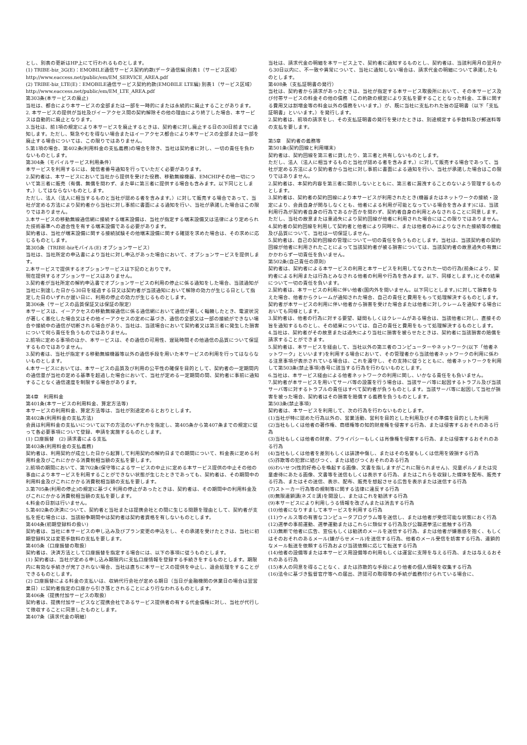とし、別表の更新はHP上にて行われるものとします。
(1) TRIBE-biz_3G(E)：EMOBILE通信サービス契約約款(データ通信編)別表1（サービス区域）
http://www.eaccess.net/public/em/EM_SERVICE_AREA.pdf
(2) TRIBE-biz_LTE(E)：EMOBILE通信サービス契約約款(EMOBILE LTE編) 別表1（サービス区域）http://www.eaccess.net/public/em/EM_LTE_AREA.pdf
第303条(本サービスの廃止)
当社は、都合により本サービスの全部または一部を一時的にまたは永続的に廃止することがあります。
2. 本サービスの提供が当社及びイーアクセス間の契約解除その他の理由により終了した場合、本サービスは自動的に廃止となります。
3.当社は、前1項の規定により本サービスを廃止するときは、契約者に対し廃止する日の30日前までに通知します。ただし、緊急やむを得ない場合またはイーアクセス都合により本サービスの全部または一部を廃止する場合については、この限りではありません。
5.第1項の場合、第402条(利用料金の支払義務)の場合を除き、当社は契約者に対し、一切の責任を負わないものとします。
第304条（モバイルサービス利用条件）
本サービスを利用するには、発信者番号通知を行っていただく必要があります。
2.契約者は、本サービスにおいて当社から提供を受けた役務、移動無線機器、EMCHIPその他一切について第三者に販売（有償、無償を問わず、また単に第三者に提供する場合も含みます。以下同じとします。）してはならないものとします。
ただし、法人（法人に相当するものと当社が認める者を含みます。）に対して販売する場合であって、当社が定める方法により契約者から当社に対し事前に書面による通知を行い、当社が承諾した場合はこの限りではありません。
3.本サービスの移動無線通信網に接続する端末設備は、当社が指定する端末設備又は法律により定められた技術基準への適合性を有する端末設備である必要があります。
契約者は、当社が端末設備に関する接続試験その他端末設備に関する確認を求めた場合は、その求めに応じるものとします。
第305条（TRIBE-bizモバイル(E) オプションサービス）
当社は、当社所定の申込書により当社に対し申込があった場合において、オプションサービスを提供します。
2.本サービスで提供するオプションサービスは下記のとおりです。
現在提供するオプションサービスはありません。
3.契約者が当社所定の解約申込書でオプションサービスの利用の停止に係る通知をした場合、当該通知が当社に到達した日から30日を経過する日又は契約者が当該通知において解除の効力が生じる日として指定した日のいずれか遅い日に、利用の停止の効力が生じるものとします。
第306条（サービスの品質保証又は保証の限定）
本サービスは、イーアクセスの移動無線通信に係る通信網において通信が著しく輻輳したとき、電波状況が著しく悪化した場合又はその他イーアクセスの定めに基づき、通信の全部又は一部の接続ができない場合や接続中の通信が切断される場合があり、当社は、当該場合において契約者又は第三者に発生した損害について何ら責任を負うものではありません。
2.前項に定める事項のほか、本サービスは、その通信の可用性、遅延時間その他通信の品質について保証するものではありません。
3.契約者は、当社が指定する移動無線機器等以外の通信手段を用いた本サービスの利用を行ってはならないものとします。
4.本サービスにおいては、本サービスの品質及び利用の公平性の確保を目的として、契約者の一定期間内の通信量が当社の定める基準を超過した場合において、当社が定める一定期間の間、契約者に事前に通知することなく通信速度を制限する場合があります。
第4章　利用料金
第401条(本サービスの利用料金、算定方法等)
本サービスの利用料金、算定方法等は、当社が別途定めるとおりとします。
第402条(利用料金の支払方法)
会員は利用料金の支払いについて以下の方法のいずれかを指定し、第405条から第407条までの規定に従って各必要事項について登録、申請を実施するものとします。
(1) 口座振替　(2) 請求書による支払
第403条(利用料金の支払義務)
契約者は、利用契約が成立した日から起算して利用契約の解約日までの期間について、料金表に定める利用料金及びこれにかかる消費税相当額の支払を要します。
2.前項の期間において、第702条(保守等によるサービスの中止)に定める本サービス提供の中止その他の事由により本サービスを利用することができない状態が生じたときであっても、契約者は、その期間中の利用料金及びこれにかかる消費税相当額の支払を要します。
3.第705条(利用の停止)の規定に基づく利用の停止があったときは、契約者は、その期間中の利用料金及びこれにかかる消費税相当額の支払を要します。
4.料金の日割は行いません。
5.第402条の決済について、契約者と当社または提携会社との間に生じる問題を理由として、契約者が支払を拒む場合には、当該紛争期間中は契約者は契約者資格を有しないものとします。
第404条(初期登録料の扱い)
契約者は、当社に本サービスの申し込み及びプラン変更の申込をし、その承諾を受けたときは、当社に初期登録料又は変更手数料の支払を要します。
第405条（口座振替の取扱）
契約者は、決済方法として口座振替を指定する場合には、以下の事項に従うものとします。
(1) 契約者は、当社が定める申し込み期限内に支払口座情報を登録する手続きをするものとします。期限内に有効な手続きが完了されない場合、当社は直ちに本サービスの提供を中止し、退会処理をすることができるものとします。
(2) 口座振替による料金の支払いは、収納代行会社が定める期日（当日が金融機関の休業日の場合は翌営業日）に契約者指定の口座から引き落とされることにより行なわれるものとします。
第406条（提携付加サービスの取扱）
契約者は、提携付加サービスなど提携会社であるサービス提供者の有する代金債権に対し、当社が代行して徴収することに同意したものとします。
第407条（請求代金の明細）
当社は、請求代金の明細を本サービス上で、契約者に通知するものとし、契約者は、当該利用月の翌月から30日以内に、不一致や異常について、当社に通知しない場合は、請求代金の明細について承諾したものとします。
第408条（支払証明書の発行）
当社は、契約者から請求があったときは、当社が指定する本サービス取扱所において、その本サービス及び付帯サービスの料金その他の債務（この約款の規定により支払を要することとなった料金、工事に関する費用又は割増金等の料金以外の債務をいいます。）が、既に当社に支払われた旨の証明書（以下「支払証明書」といいます。）を発行します。
2.契約者は、前項の請求をし、その支払証明書の発行を受けたときは、別途規定する手数料及び郵送料等の支払を要します。
第5章　契約者の義務等
第501条(契約回線と利用端末)
契約者は、契約回線を第三者に貸したり、第三者と共有しないものとします。
ただし、法人（法人に相当するものと当社が認める者を含みます。）に対して販売する場合であって、当社が定める方法により契約者から当社に対し事前に書面による通知を行い、当社が承諾した場合はこの限りではありません。
2.契約者は、本契約内容を第三者に開示しないとともに、第三者に漏洩することのないよう管理するものとします。
3.契約者は、契約者の契約回線により本サービスが利用されたとき(機器またはネットワークの接続・設定により、会員自身が関与しなくとも、他者による利用が可能となっている場合を含みます)には、当該利用行為が契約者自身の行為であるか否かを問わず、契約者自身の利用とみなされることに同意します。ただし、当社の故意または重過失により契約回線が他者に利用された場合にはこの限りではありません。
4.契約者の契約回線を利用して契約者と他者により同時に、または他者のみによりなされた接続等の機能及び品質について、当社は一切保証しません。
5.契約者は、自己の契約回線の管理について一切の責任を負うものとします。当社は、当該契約者の契約回線が他者に利用されたことによって当該契約者が被る損害については、当該契約者の故意過失の有無にかかわらず一切責任を負いません。
第502条(自己責任の原則)
契約者は、契約者による本サービスの利用と本サービスを利用してなされた一切の行為(前条により、契約者による利用または行為とみなされる他者の利用や行為を含みます。以下、同様とします。)とその結果について一切の責任を負います。
2.契約者は、本サービスの利用に伴い他者(国内外を問いません。以下同じとします。)に対して損害を与えた場合、他者からクレームが通知された場合、自己の責任と費用をもって処理解決するものとします。契約者が本サービスの利用に伴い他者から損害を受けた場合または他者に対しクレームを通知する場合においても同様とします。
3.契約者は、他者の行為に対する要望、疑問もしくはクレームがある場合は、当該他者に対し、直接その旨を通知するものとし、その結果については、自己の責任と費用をもって処理解決するものとします。
4.当社は、契約者がその故意または過失により当社に損害を被らせたときは、契約者に当該損害の賠償を請求することができます。
5.契約者は、本サービスを経由して、当社以外の第三者のコンピューターやネットワーク(以下「他者ネットワーク」といいます)を利用する場合において、その管理者から当該他者ネットワークの利用に係わる注意事項が表示されている場合は、これを遵守し、その支持に従うとともに、他者ネットワークを利用して第503条(禁止事項)各号に該当する行為を行わないものとします。
6.当社は、本サービス経由による他者ネットワークの利用に関し、いかなる責任をも負いません。
7.契約者が本サービスを用いてサーバ等の設置を行う場合は、当該サーバ等に起因するトラブル及び当該サーバ等に対するトラブルの責任はすべて契約者が負うものとします。当該サーバ等に起因して当社が損害を被った場合、契約者はその損害を賠償する義務を負うものとします。
第503条(禁止事項)
契約者は、本サービスを利用して、次の行為を行わないものとします。
(1)当社が特に認めた行為以外の、営業活動、営利を目的とした利用及びその準備を目的とした利用
(2)当社もしくは他者の著作権、商標権等の知的財産権を侵害する行為、または侵害するおそれのある行為
(3)当社もしくは他者の財産、プライバシーもしくは肖像権を侵害する行為、または侵害するおそれのある行為
(4)当社もしくは他者を差別もしくは誹謗中傷し、またはその名誉もしくは信用を毀損する行為
(5)詐欺等の犯罪に結びつく、または結びつくおそれのある行為
(6)わいせつ(性的好奇心を喚起する画像、文書を指しますがこれに限られません)、児童ポルノまたは児童虐待にあたる画像、文書等を送信もしくは表示する行為、またはこれらを収録した媒体を配布、販売する行為、またはその送信、表示、配布、販売を想起させる広告を表示または送信する行為
(7)ストーカー行為等の規制等に関する法律に違反する行為
(8)無限連鎖講(ネズミ講)を開設し、またはこれを勧誘する行為
(9)本サービスにより利用しうる情報を改ざんまたは消去する行為
(10)他者になりすまして本サービスを利用する行為
(11)ウィルス等の有害なコンピュータプログラム等を送信し、または他者が受信可能な状態におく行為
(12)選挙の事前運動、選挙運動またはこれらに類似する行為及び公職選挙法に抵触する行為
(13)無断で他者に広告、宣伝もしくは勧誘のメールを送信する行為、または他者が嫌悪感を抱く、もしくはそのおそれのあるメール(嫌がらせメール)を送信する行為、他者のメール受信を妨害する行為、連鎖的なメール転送を依頼する行為および当該依頼に応じて転送する行為
(14)他者の設備等または本サービス用設備等の利用もしくは運営に支障を与える行為、または与えるおそれのある行為
(15)本人の同意を得ることなく、または詐欺的な手段により他者の個人情報を収集する行為
(16)法令に基づき監督官庁等への届出、許認可の取得等の手続が義務付けられている場合に、